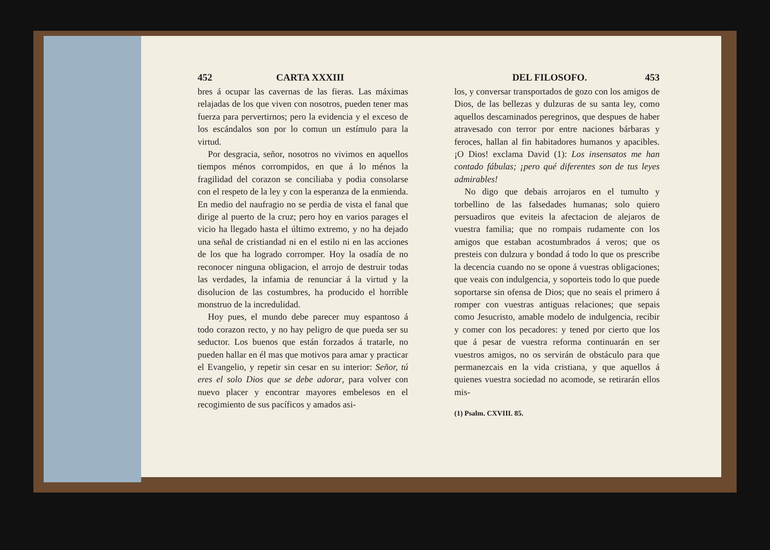452 CARTA XXXIII
bres á ocupar las cavernas de las fieras. Las máximas relajadas de los que viven con nosotros, pueden tener mas fuerza para pervertirnos; pero la evidencia y el exceso de los escándalos son por lo comun un estímulo para la virtud.
Por desgracia, señor, nosotros no vivimos en aquellos tiempos ménos corrompidos, en que á lo ménos la fragilidad del corazon se conciliaba y podia consolarse con el respeto de la ley y con la esperanza de la enmienda. En medio del naufragio no se perdia de vista el fanal que dirige al puerto de la cruz; pero hoy en varios parages el vicio ha llegado hasta el último extremo, y no ha dejado una señal de cristiandad ni en el estilo ni en las acciones de los que ha logrado corromper. Hoy la osadía de no reconocer ninguna obligacion, el arrojo de destruir todas las verdades, la infamia de renunciar á la virtud y la disolucion de las costumbres, ha producido el horrible monstruo de la incredulidad.
Hoy pues, el mundo debe parecer muy espantoso á todo corazon recto, y no hay peligro de que pueda ser su seductor. Los buenos que están forzados á tratarle, no pueden hallar en él mas que motivos para amar y practicar el Evangelio, y repetir sin cesar en su interior: Señor, tú eres el solo Dios que se debe adorar, para volver con nuevo placer y encontrar mayores embelesos en el recogimiento de sus pacíficos y amados asi-
DEL FILOSOFO. 453
los, y conversar transportados de gozo con los amigos de Dios, de las bellezas y dulzuras de su santa ley, como aquellos descaminados peregrinos, que despues de haber atravesado con terror por entre naciones bárbaras y feroces, hallan al fin habitadores humanos y apacibles. ¡O Dios! exclama David (1): Los insensatos me han contado fábulas; ¡pero qué diferentes son de tus leyes admirables!
No digo que debais arrojaros en el tumulto y torbellino de las falsedades humanas; solo quiero persuadiros que eviteis la afectacion de alejaros de vuestra familia; que no rompais rudamente con los amigos que estaban acostumbrados á veros; que os presteis con dulzura y bondad á todo lo que os prescribe la decencia cuando no se opone á vuestras obligaciones; que veais con indulgencia, y soporteis todo lo que puede soportarse sin ofensa de Dios; que no seais el primero á romper con vuestras antiguas relaciones; que sepais como Jesucristo, amable modelo de indulgencia, recibir y comer con los pecadores: y tened por cierto que los que á pesar de vuestra reforma continuarán en ser vuestros amigos, no os servirán de obstáculo para que permanezcais en la vida cristiana, y que aquellos á quienes vuestra sociedad no acomode, se retirarán ellos mis-
(1) Psalm. CXVIII. 85.